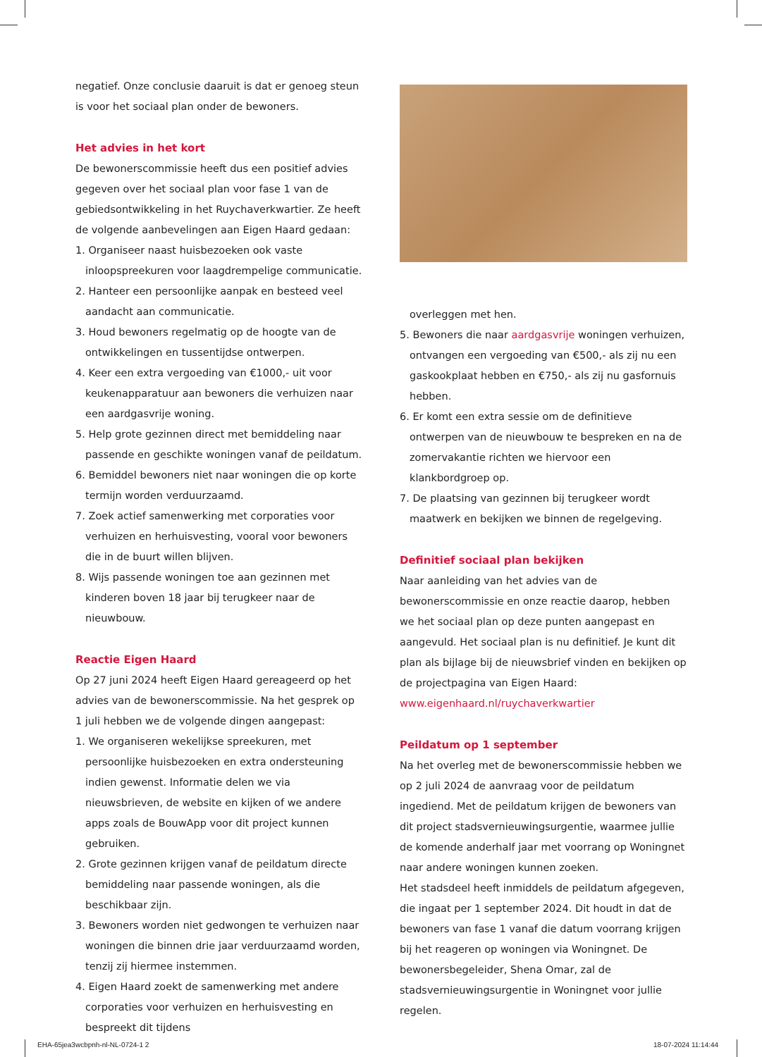negatief. Onze conclusie daaruit is dat er genoeg steun is voor het sociaal plan onder de bewoners.
Het advies in het kort
De bewonerscommissie heeft dus een positief advies gegeven over het sociaal plan voor fase 1 van de gebiedsontwikkeling in het Ruychaverkwartier. Ze heeft de volgende aanbevelingen aan Eigen Haard gedaan:
1. Organiseer naast huisbezoeken ook vaste inloopspreekuren voor laagdrempelige communicatie.
2. Hanteer een persoonlijke aanpak en besteed veel aandacht aan communicatie.
3. Houd bewoners regelmatig op de hoogte van de ontwikkelingen en tussentijdse ontwerpen.
4. Keer een extra vergoeding van €1000,- uit voor keukenapparatuur aan bewoners die verhuizen naar een aardgasvrije woning.
5. Help grote gezinnen direct met bemiddeling naar passende en geschikte woningen vanaf de peildatum.
6. Bemiddel bewoners niet naar woningen die op korte termijn worden verduurzaamd.
7. Zoek actief samenwerking met corporaties voor verhuizen en herhuisvesting, vooral voor bewoners die in de buurt willen blijven.
8. Wijs passende woningen toe aan gezinnen met kinderen boven 18 jaar bij terugkeer naar de nieuwbouw.
Reactie Eigen Haard
Op 27 juni 2024 heeft Eigen Haard gereageerd op het advies van de bewonerscommissie. Na het gesprek op 1 juli hebben we de volgende dingen aangepast:
1. We organiseren wekelijkse spreekuren, met persoonlijke huisbezoeken en extra ondersteuning indien gewenst. Informatie delen we via nieuwsbrieven, de website en kijken of we andere apps zoals de BouwApp voor dit project kunnen gebruiken.
2. Grote gezinnen krijgen vanaf de peildatum directe bemiddeling naar passende woningen, als die beschikbaar zijn.
3. Bewoners worden niet gedwongen te verhuizen naar woningen die binnen drie jaar verduurzaamd worden, tenzij zij hiermee instemmen.
4. Eigen Haard zoekt de samenwerking met andere corporaties voor verhuizen en herhuisvesting en bespreekt dit tijdens
overleggen met hen.
5. Bewoners die naar aardgasvrije woningen verhuizen, ontvangen een vergoeding van €500,- als zij nu een gaskookplaat hebben en €750,- als zij nu gasfornuis hebben.
6. Er komt een extra sessie om de definitieve ontwerpen van de nieuwbouw te bespreken en na de zomervakantie richten we hiervoor een klankbordgroep op.
7. De plaatsing van gezinnen bij terugkeer wordt maatwerk en bekijken we binnen de regelgeving.
Definitief sociaal plan bekijken
Naar aanleiding van het advies van de bewonerscommissie en onze reactie daarop, hebben we het sociaal plan op deze punten aangepast en aangevuld. Het sociaal plan is nu definitief. Je kunt dit plan als bijlage bij de nieuwsbrief vinden en bekijken op de projectpagina van Eigen Haard: www.eigenhaard.nl/ruychaverkwartier
Peildatum op 1 september
Na het overleg met de bewonerscommissie hebben we op 2 juli 2024 de aanvraag voor de peildatum ingediend. Met de peildatum krijgen de bewoners van dit project stadsvernieuwingsurgentie, waarmee jullie de komende anderhalf jaar met voorrang op Woningnet naar andere woningen kunnen zoeken.
Het stadsdeel heeft inmiddels de peildatum afgegeven, die ingaat per 1 september 2024. Dit houdt in dat de bewoners van fase 1 vanaf die datum voorrang krijgen bij het reageren op woningen via Woningnet. De bewonersbegeleider, Shena Omar, zal de stadsvernieuwingsurgentie in Woningnet voor jullie regelen.
EHA-65jea3wcbpnh-nl-NL-0724-1 2
18-07-2024 11:14:44